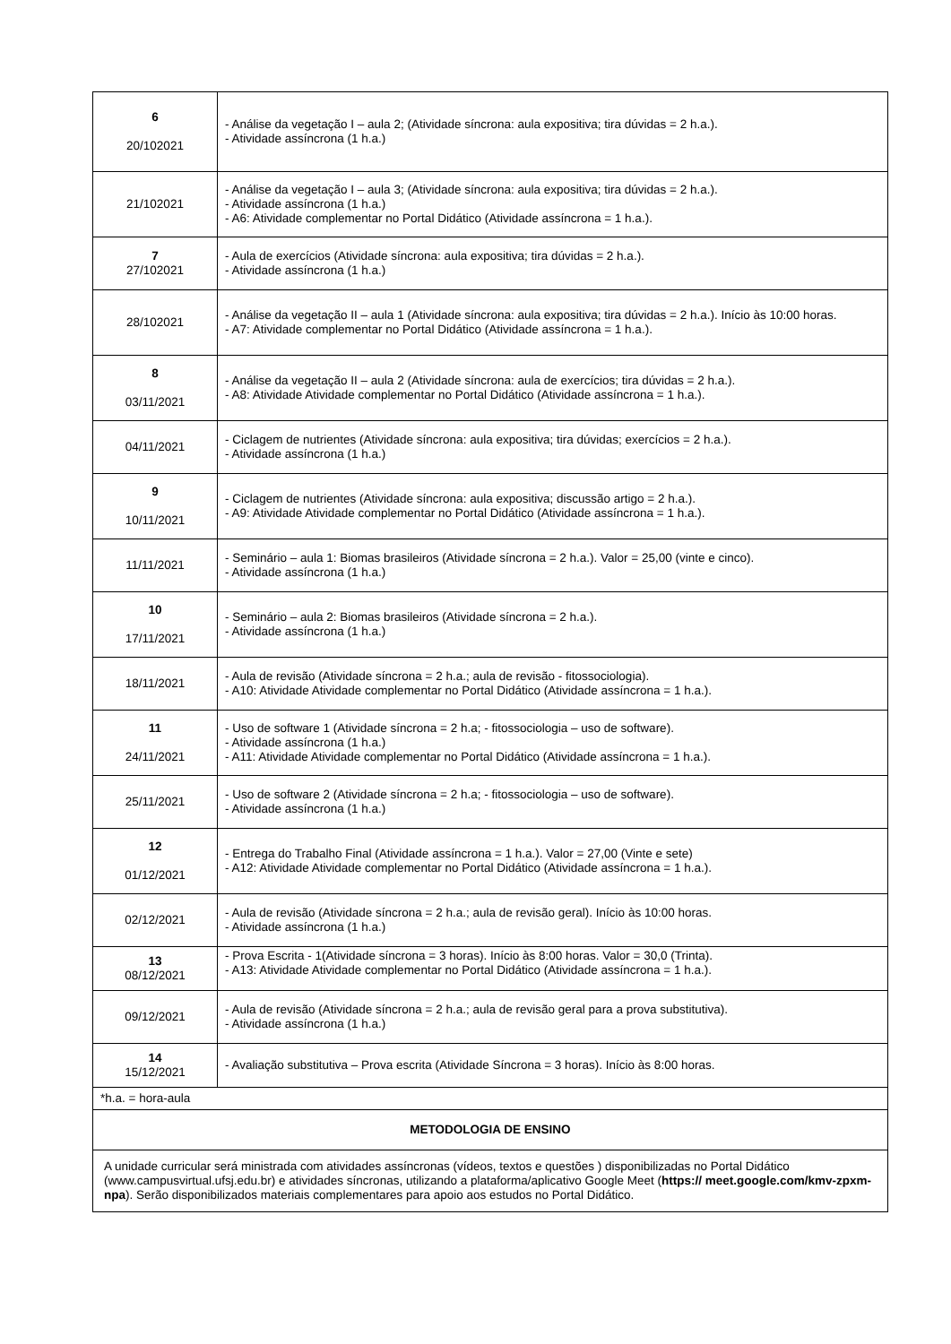| 6 20/102021 | - Análise da vegetação I – aula 2; (Atividade síncrona: aula expositiva; tira dúvidas = 2 h.a.). - Atividade assíncrona (1 h.a.) |
| 21/102021 | - Análise da vegetação I – aula 3; (Atividade síncrona: aula expositiva; tira dúvidas = 2 h.a.). - Atividade assíncrona (1 h.a.) - A6: Atividade complementar no Portal Didático (Atividade assíncrona = 1 h.a.). |
| 7 27/102021 | - Aula de exercícios (Atividade síncrona: aula expositiva; tira dúvidas = 2 h.a.). - Atividade assíncrona (1 h.a.) |
| 28/102021 | - Análise da vegetação II – aula 1 (Atividade síncrona: aula expositiva; tira dúvidas = 2 h.a.). Início às 10:00 horas. - A7: Atividade complementar no Portal Didático (Atividade assíncrona = 1 h.a.). |
| 8 03/11/2021 | - Análise da vegetação II – aula 2 (Atividade síncrona: aula de exercícios; tira dúvidas = 2 h.a.). - A8: Atividade Atividade complementar no Portal Didático (Atividade assíncrona = 1 h.a.). |
| 04/11/2021 | - Ciclagem de nutrientes (Atividade síncrona: aula expositiva; tira dúvidas; exercícios = 2 h.a.). - Atividade assíncrona (1 h.a.) |
| 9 10/11/2021 | - Ciclagem de nutrientes (Atividade síncrona: aula expositiva; discussão artigo = 2 h.a.). - A9: Atividade Atividade complementar no Portal Didático (Atividade assíncrona = 1 h.a.). |
| 11/11/2021 | - Seminário – aula 1: Biomas brasileiros (Atividade síncrona = 2 h.a.). Valor = 25,00 (vinte e cinco). - Atividade assíncrona (1 h.a.) |
| 10 17/11/2021 | - Seminário – aula 2: Biomas brasileiros (Atividade síncrona = 2 h.a.). - Atividade assíncrona (1 h.a.) |
| 18/11/2021 | - Aula de revisão (Atividade síncrona = 2 h.a.; aula de revisão - fitossociologia). - A10: Atividade Atividade complementar no Portal Didático (Atividade assíncrona = 1 h.a.). |
| 11 24/11/2021 | - Uso de software 1 (Atividade síncrona = 2 h.a; - fitossociologia – uso de software). - Atividade assíncrona (1 h.a.) - A11: Atividade Atividade complementar no Portal Didático (Atividade assíncrona = 1 h.a.). |
| 25/11/2021 | - Uso de software 2 (Atividade síncrona = 2 h.a; - fitossociologia – uso de software). - Atividade assíncrona (1 h.a.) |
| 12 01/12/2021 | - Entrega do Trabalho Final (Atividade assíncrona = 1 h.a.). Valor = 27,00 (Vinte e sete) - A12: Atividade Atividade complementar no Portal Didático (Atividade assíncrona = 1 h.a.). |
| 02/12/2021 | - Aula de revisão (Atividade síncrona = 2 h.a.; aula de revisão geral). Início às 10:00 horas. - Atividade assíncrona (1 h.a.) |
| 13 08/12/2021 | - Prova Escrita - 1(Atividade síncrona = 3 horas). Início às 8:00 horas. Valor = 30,0 (Trinta). - A13: Atividade Atividade complementar no Portal Didático (Atividade assíncrona = 1 h.a.). |
| 09/12/2021 | - Aula de revisão (Atividade síncrona = 2 h.a.; aula de revisão geral para a prova substitutiva). - Atividade assíncrona (1 h.a.) |
| 14 15/12/2021 | - Avaliação substitutiva – Prova escrita (Atividade Síncrona = 3 horas). Início às 8:00 horas. |
| *h.a. = hora-aula | |
| METODOLOGIA DE ENSINO | |
| A unidade curricular será ministrada com atividades assíncronas (vídeos, textos e questões ) disponibilizadas no Portal Didático (www.campusvirtual.ufsj.edu.br) e atividades síncronas, utilizando a plataforma/aplicativo Google Meet ( https:// meet.google.com/kmv-zpxm-npa ). Serão disponibilizados materiais complementares para apoio aos estudos no Portal Didático. | |